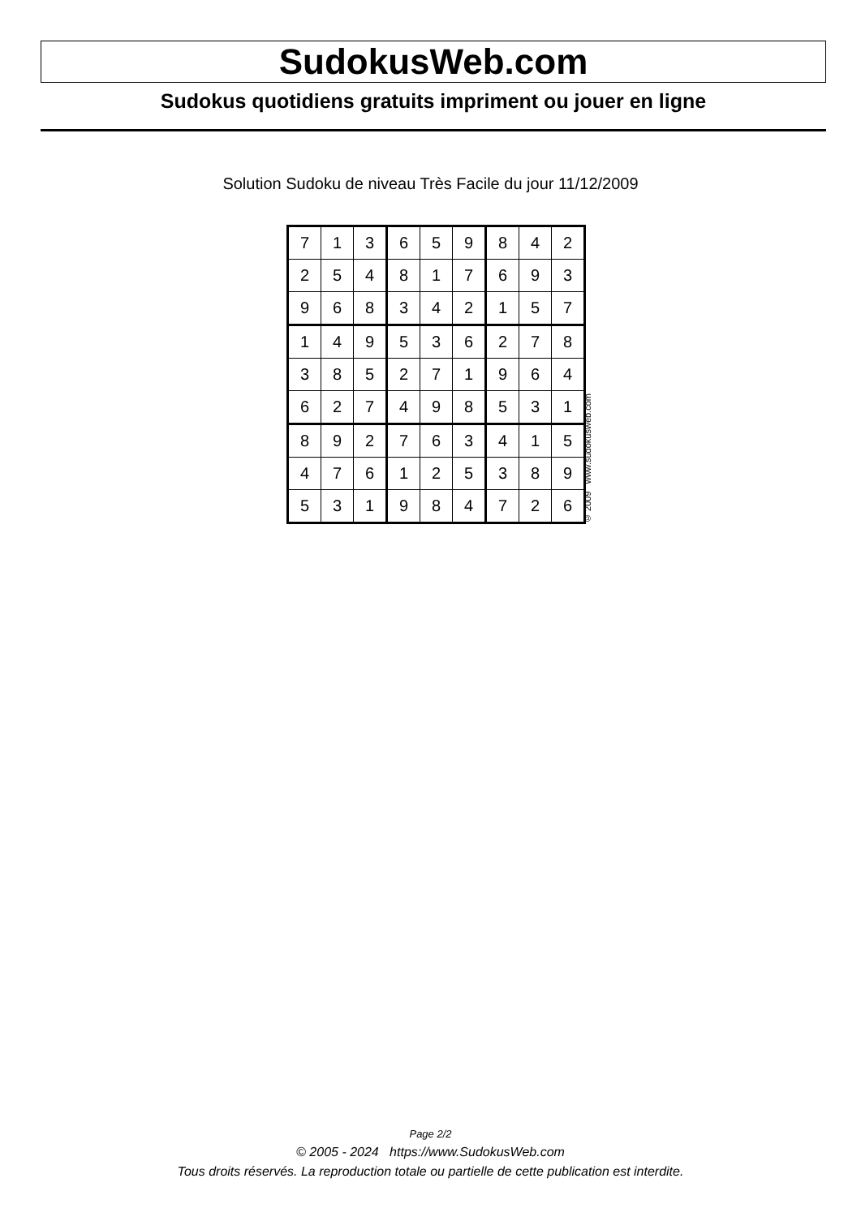SudokusWeb.com
Sudokus quotidiens gratuits impriment ou jouer en ligne
Solution Sudoku de niveau Très Facile du jour 11/12/2009
| 7 | 1 | 3 | 6 | 5 | 9 | 8 | 4 | 2 |
| 2 | 5 | 4 | 8 | 1 | 7 | 6 | 9 | 3 |
| 9 | 6 | 8 | 3 | 4 | 2 | 1 | 5 | 7 |
| 1 | 4 | 9 | 5 | 3 | 6 | 2 | 7 | 8 |
| 3 | 8 | 5 | 2 | 7 | 1 | 9 | 6 | 4 |
| 6 | 2 | 7 | 4 | 9 | 8 | 5 | 3 | 1 |
| 8 | 9 | 2 | 7 | 6 | 3 | 4 | 1 | 5 |
| 4 | 7 | 6 | 1 | 2 | 5 | 3 | 8 | 9 |
| 5 | 3 | 1 | 9 | 8 | 4 | 7 | 2 | 6 |
© 2009 www.sudokusweb.com
Page 2/2
© 2005 - 2024 https://www.SudokusWeb.com
Tous droits réservés. La reproduction totale ou partielle de cette publication est interdite.